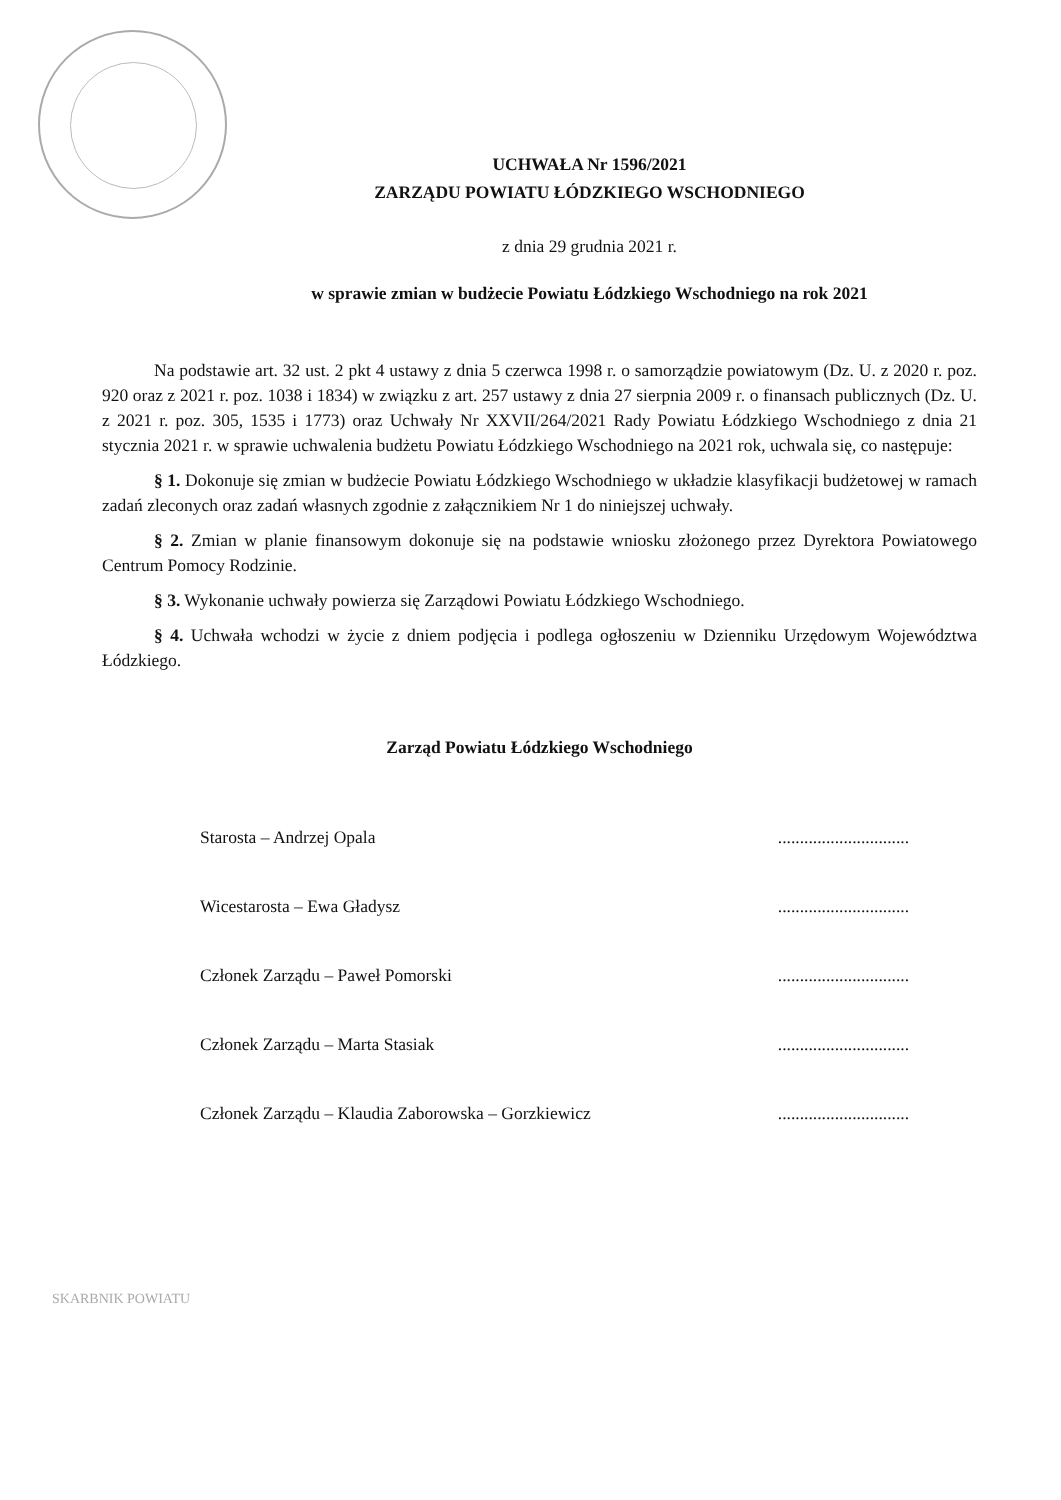UCHWAŁA Nr 1596/2021
ZARZĄDU POWIATU ŁÓDZKIEGO WSCHODNIEGO
z dnia 29 grudnia 2021 r.
w sprawie zmian w budżecie Powiatu Łódzkiego Wschodniego na rok 2021
Na podstawie art. 32 ust. 2 pkt 4 ustawy z dnia 5 czerwca 1998 r. o samorządzie powiatowym (Dz. U. z 2020 r. poz. 920 oraz z 2021 r. poz. 1038 i 1834) w związku z art. 257 ustawy z dnia 27 sierpnia 2009 r. o finansach publicznych (Dz. U. z 2021 r. poz. 305, 1535 i 1773) oraz Uchwały Nr XXVII/264/2021 Rady Powiatu Łódzkiego Wschodniego z dnia 21 stycznia 2021 r. w sprawie uchwalenia budżetu Powiatu Łódzkiego Wschodniego na 2021 rok, uchwala się, co następuje:
§ 1. Dokonuje się zmian w budżecie Powiatu Łódzkiego Wschodniego w układzie klasyfikacji budżetowej w ramach zadań zleconych oraz zadań własnych zgodnie z załącznikiem Nr 1 do niniejszej uchwały.
§ 2. Zmian w planie finansowym dokonuje się na podstawie wniosku złożonego przez Dyrektora Powiatowego Centrum Pomocy Rodzinie.
§ 3. Wykonanie uchwały powierza się Zarządowi Powiatu Łódzkiego Wschodniego.
§ 4. Uchwała wchodzi w życie z dniem podjęcia i podlega ogłoszeniu w Dzienniku Urzędowym Województwa Łódzkiego.
Zarząd Powiatu Łódzkiego Wschodniego
Starosta – Andrzej Opala..............................
Wicestarosta – Ewa Gładysz..............................
Członek Zarządu – Paweł Pomorski..............................
Członek Zarządu – Marta Stasiak..............................
Członek Zarządu – Klaudia Zaborowska – Gorzkiewicz..............................
SKARBNIK POWIATU